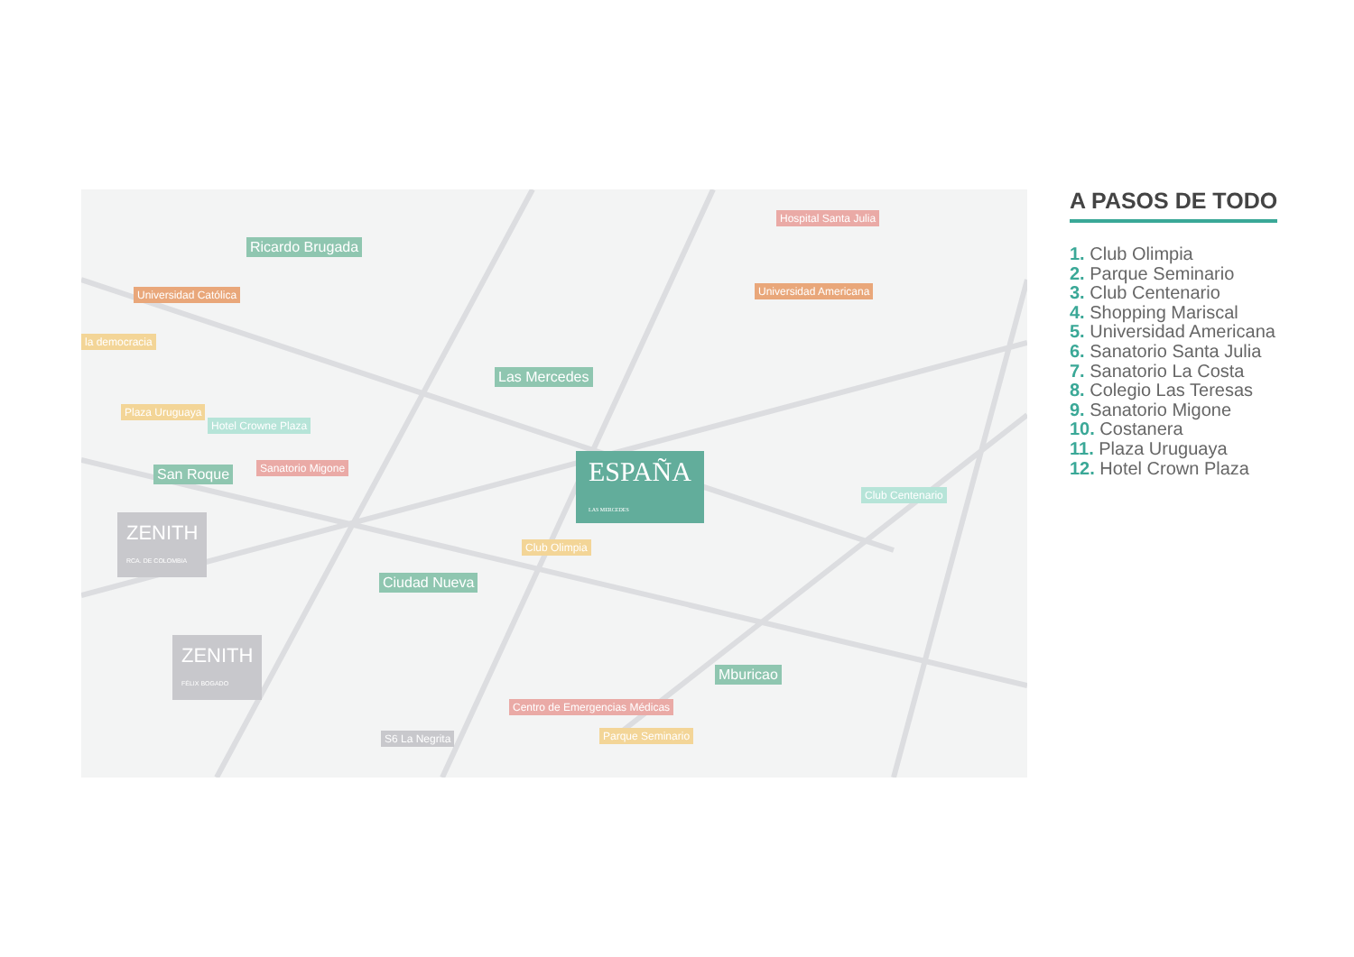Ricardo Brugada
Universidad Católica
la democracia
Plaza Uruguaya
Hotel Crowne Plaza
Sanatorio Migone San Roque
Las Mercedes
Hospital Santa Julia
Universidad Americana
ESPAÑA
LAS MERCEDES Club Centenario
Club Olimpia
ZENITH
RCA. DE COLOMBIA
Ciudad Nueva
ZENITH
FÉLIX BOGADO Mburicao
Centro de Emergencias Médicas
Parque Seminario S6 La Negrita
A PASOS DE TODO
1. Club Olimpia
2. Parque Seminario
3. Club Centenario
4. Shopping Mariscal
5. Universidad Americana
6. Sanatorio Santa Julia
7. Sanatorio La Costa
8. Colegio Las Teresas
9. Sanatorio Migone
10. Costanera
11. Plaza Uruguaya
12. Hotel Crown Plaza